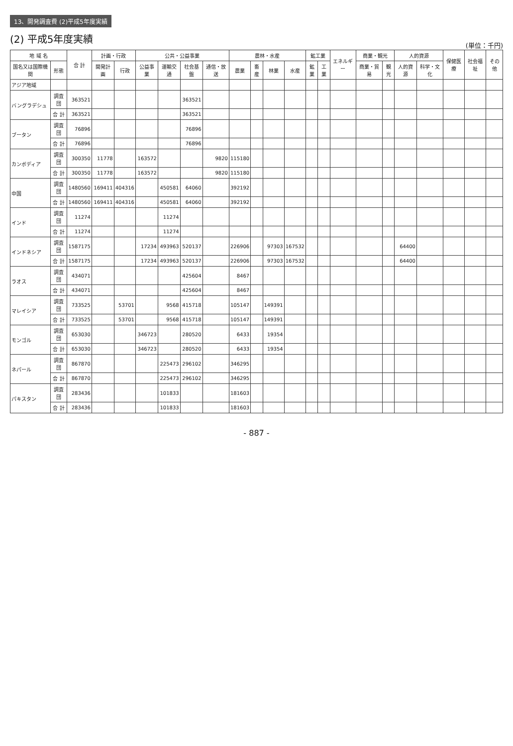13、開発調査費 (2)平成5年度実績
(2) 平成5年度実績
(単位：千円)
| 地 域 名 | | 合 計 | 計画・行政 | | 公共・公益事業 | | | | 農林・水産 | | | | 鉱工業 | | エネルギー | 商業・観光 | | 人的資源 | | 保健医療 | 社会福祉 | その他 |
| --- | --- | --- | --- | --- | --- | --- | --- | --- | --- | --- | --- | --- | --- | --- | --- | --- | --- | --- | --- | --- | --- | --- |
| 国名又は国際機関 | 形態 | | 開発計画 | 行政 | 公益事業 | 運輸交通 | 社会基盤 | 通信・放送 | 農業 | 畜産 | 林業 | 水産 | 鉱業 | 工業 | | 商業・貿易 | 観光 | 人的資源 | 科学・文化 | | | |
| アジア地域 | | | | | | | | | | | | | | | | | | | | | | |
| バングラデシュ | 調査団 | 363521 | | | | | 363521 | | | | | | | | | | | | | | | |
| | 合 計 | 363521 | | | | | 363521 | | | | | | | | | | | | | | | |
| ブータン | 調査団 | 76896 | | | | | 76896 | | | | | | | | | | | | | | | |
| | 合 計 | 76896 | | | | | 76896 | | | | | | | | | | | | | | | |
| カンボディア | 調査団 | 300350 | 11778 | | 163572 | | | 9820 | 115180 | | | | | | | | | | | | | |
| | 合 計 | 300350 | 11778 | | 163572 | | | 9820 | 115180 | | | | | | | | | | | | | |
| 中国 | 調査団 | 1480560 | 169411 | 404316 | | 450581 | 64060 | | 392192 | | | | | | | | | | | | | |
| | 合 計 | 1480560 | 169411 | 404316 | | 450581 | 64060 | | 392192 | | | | | | | | | | | | | |
| インド | 調査団 | 11274 | | | | 11274 | | | | | | | | | | | | | | | | |
| | 合 計 | 11274 | | | | 11274 | | | | | | | | | | | | | | | | |
| インドネシア | 調査団 | 1587175 | | | 17234 | 493963 | 520137 | | 226906 | | 97303 | 167532 | | | | | | 64400 | | | | |
| | 合 計 | 1587175 | | | 17234 | 493963 | 520137 | | 226906 | | 97303 | 167532 | | | | | | 64400 | | | | |
| ラオス | 調査団 | 434071 | | | | | 425604 | | 8467 | | | | | | | | | | | | | |
| | 合 計 | 434071 | | | | | 425604 | | 8467 | | | | | | | | | | | | | |
| マレイシア | 調査団 | 733525 | | 53701 | | 9568 | 415718 | | 105147 | | 149391 | | | | | | | | | | | |
| | 合 計 | 733525 | | 53701 | | 9568 | 415718 | | 105147 | | 149391 | | | | | | | | | | | |
| モンゴル | 調査団 | 653030 | | | 346723 | | 280520 | | 6433 | | 19354 | | | | | | | | | | | |
| | 合 計 | 653030 | | | 346723 | | 280520 | | 6433 | | 19354 | | | | | | | | | | | |
| ネパール | 調査団 | 867870 | | | | 225473 | 296102 | | 346295 | | | | | | | | | | | | | |
| | 合 計 | 867870 | | | | 225473 | 296102 | | 346295 | | | | | | | | | | | | | |
| パキスタン | 調査団 | 283436 | | | | 101833 | | | 181603 | | | | | | | | | | | | | |
| | 合 計 | 283436 | | | | 101833 | | | 181603 | | | | | | | | | | | | | |
- 887 -